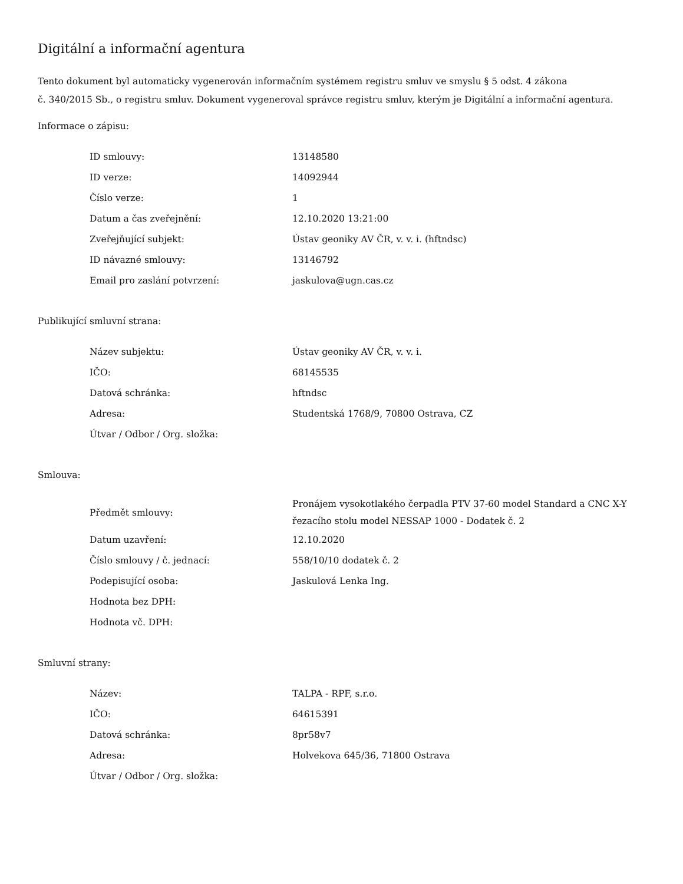Digitální a informační agentura
Tento dokument byl automaticky vygenerován informačním systémem registru smluv ve smyslu § 5 odst. 4 zákona
č. 340/2015 Sb., o registru smluv. Dokument vygeneroval správce registru smluv, kterým je Digitální a informační agentura.
Informace o zápisu:
| ID smlouvy: | 13148580 |
| ID verze: | 14092944 |
| Číslo verze: | 1 |
| Datum a čas zveřejnění: | 12.10.2020 13:21:00 |
| Zveřejňující subjekt: | Ústav geoniky AV ČR, v. v. i. (hftndsc) |
| ID návazné smlouvy: | 13146792 |
| Email pro zaslání potvrzení: | jaskulova@ugn.cas.cz |
Publikující smluvní strana:
| Název subjektu: | Ústav geoniky AV ČR, v. v. i. |
| IČO: | 68145535 |
| Datová schránka: | hftndsc |
| Adresa: | Studentská 1768/9, 70800 Ostrava, CZ |
| Útvar / Odbor / Org. složka: | |
Smlouva:
| Předmět smlouvy: | Pronájem vysokotlakého čerpadla PTV 37-60 model Standard a CNC X-Y řezacího stolu model NESSAP 1000 - Dodatek č. 2 |
| Datum uzavření: | 12.10.2020 |
| Číslo smlouvy / č. jednací: | 558/10/10 dodatek č. 2 |
| Podepisující osoba: | Jaskulová Lenka Ing. |
| Hodnota bez DPH: | |
| Hodnota vč. DPH: | |
Smluvní strany:
| Název: | TALPA - RPF, s.r.o. |
| IČO: | 64615391 |
| Datová schránka: | 8pr58v7 |
| Adresa: | Holvekova 645/36, 71800 Ostrava |
| Útvar / Odbor / Org. složka: | |